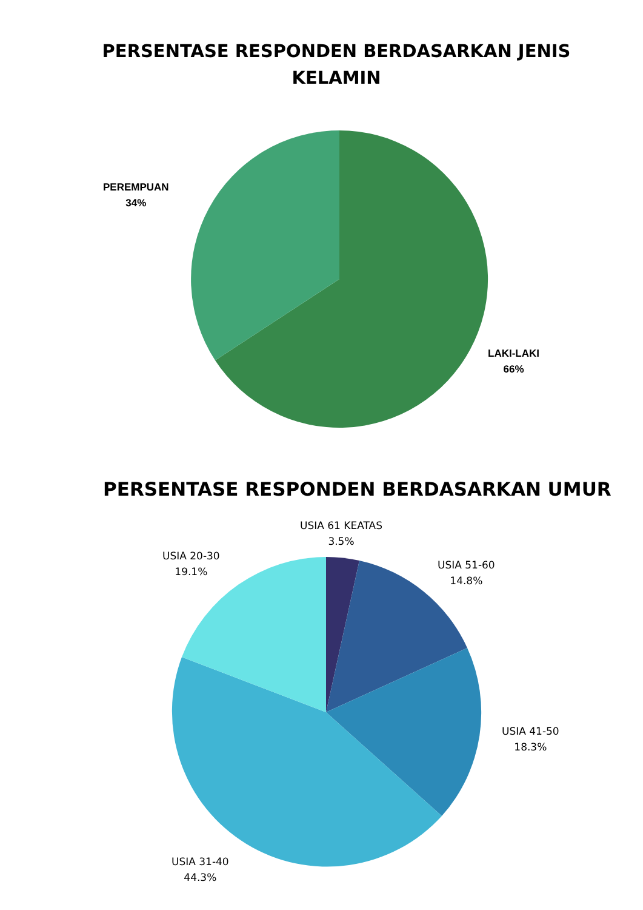PERSENTASE RESPONDEN BERDASARKAN JENIS KELAMIN
PEREMPUAN
34%
LAKI-LAKI
66%
PERSENTASE RESPONDEN BERDASARKAN UMUR
USIA 61 KEATAS
3.5%
USIA 20-30
19.1%
USIA 51-60
14.8%
USIA 41-50
18.3%
USIA 31-40
44.3%